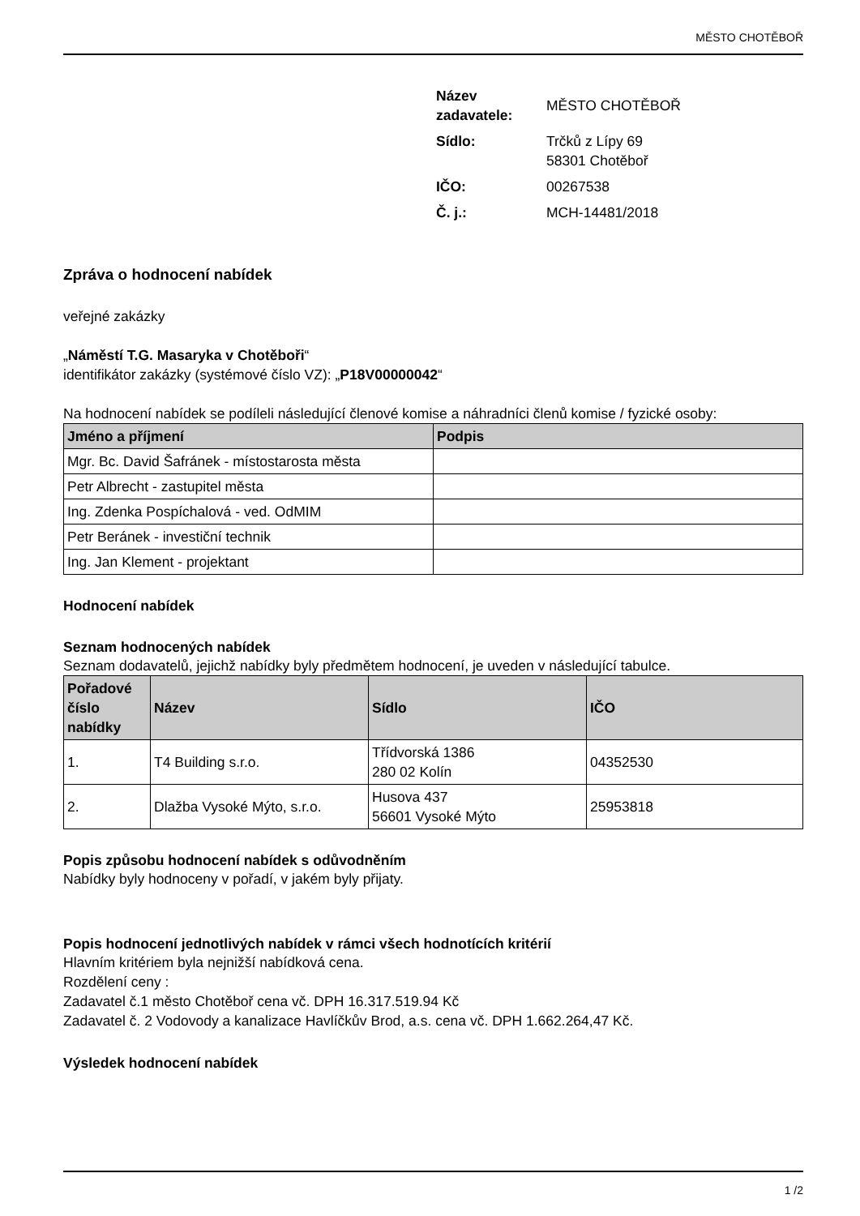MĚSTO CHOTĚBOŘ
| Název zadavatele: | MĚSTO CHOTĚBOŘ |
| Sídlo: | Trčků z Lípy 69 58301 Chotěboř |
| IČO: | 00267538 |
| Č. j.: | MCH-14481/2018 |
Zpráva o hodnocení nabídek
veřejné zakázky
„Náměstí T.G. Masaryka v Chotěboři“
identifikátor zakázky (systémové číslo VZ): „P18V00000042“
Na hodnocení nabídek se podíleli následující členové komise a náhradníci členů komise / fyzické osoby:
| Jméno a příjmení | Podpis |
| --- | --- |
| Mgr. Bc. David Šafránek - místostarosta města | |
| Petr Albrecht - zastupitel města | |
| Ing. Zdenka Pospíchalová - ved. OdMIM | |
| Petr Beránek - investiční technik | |
| Ing. Jan Klement - projektant | |
Hodnocení nabídek
Seznam hodnocených nabídek
Seznam dodavatelů, jejichž nabídky byly předmětem hodnocení, je uveden v následující tabulce.
| Pořadové číslo nabídky | Název | Sídlo | IČO |
| --- | --- | --- | --- |
| 1. | T4 Building s.r.o. | Třídvorská 1386 280 02 Kolín | 04352530 |
| 2. | Dlažba Vysoké Mýto, s.r.o. | Husova 437 56601 Vysoké Mýto | 25953818 |
Popis způsobu hodnocení nabídek s odůvodněním
Nabídky byly hodnoceny v pořadí, v jakém byly přijaty.
Popis hodnocení jednotlivých nabídek v rámci všech hodnotících kritérií
Hlavním kritériem byla nejnižší nabídková cena.
Rozdělení ceny :
Zadavatel č.1 město Chotěboř cena vč. DPH 16.317.519.94 Kč
Zadavatel č. 2 Vodovody a kanalizace Havlíčkův Brod, a.s. cena vč. DPH 1.662.264,47 Kč.
Výsledek hodnocení nabídek
1 /2